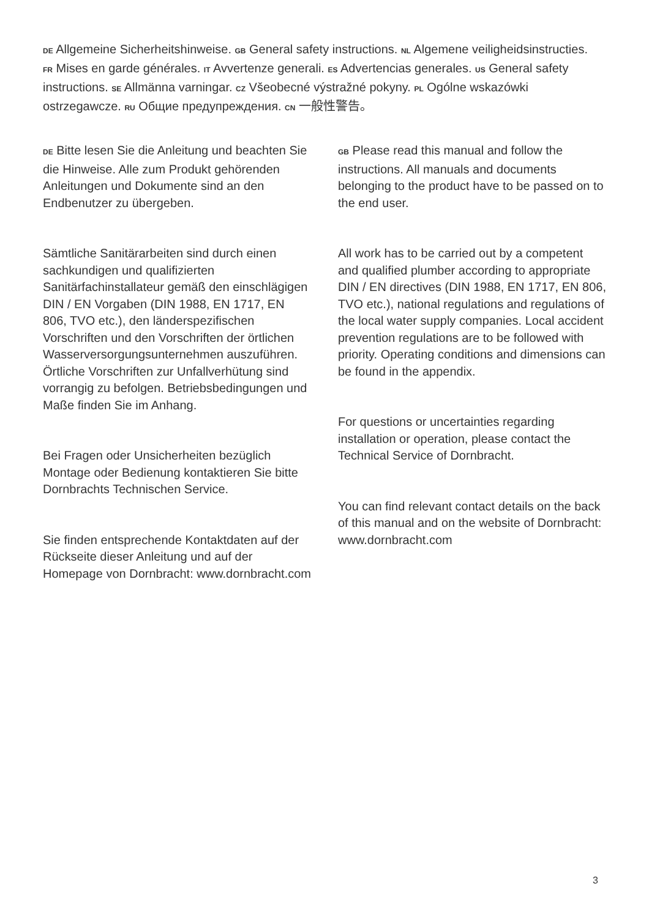DE Allgemeine Sicherheitshinweise. GB General safety instructions. NL Algemene veiligheidsinstructies. FR Mises en garde générales. IT Avvertenze generali. ES Advertencias generales. US General safety instructions. SE Allmänna varningar. CZ Všeobecné výstražné pokyny. PL Ogólne wskazówki ostrzegawcze. RU Общие предупреждения. CN 一般性警告。
DE Bitte lesen Sie die Anleitung und beachten Sie die Hinweise. Alle zum Produkt gehörenden Anleitungen und Dokumente sind an den Endbenutzer zu übergeben.
Sämtliche Sanitärarbeiten sind durch einen sachkundigen und qualifizierten Sanitärfachinstallateur gemäß den einschlägigen DIN / EN Vorgaben (DIN 1988, EN 1717, EN 806, TVO etc.), den länderspezifischen Vorschriften und den Vorschriften der örtlichen Wasser­versorgungsunternehmen auszuführen. Örtliche Vorschriften zur Unfallverhütung sind vorrangig zu befolgen. Betriebsbedingungen und Maße finden Sie im Anhang.
Bei Fragen oder Unsicherheiten bezüglich Montage oder Bedienung kontaktieren Sie bitte Dornbrachts Technischen Service.
Sie finden entsprechende Kontaktdaten auf der Rückseite dieser Anleitung und auf der Homepage von Dornbracht: www.dornbracht.com
GB Please read this manual and follow the instructions. All manuals and documents belonging to the product have to be passed on to the end user.
All work has to be carried out by a competent and qualified plumber according to appropriate DIN / EN directives (DIN 1988, EN 1717, EN 806, TVO etc.), national regulations and regulations of the local water supply companies. Local accident prevention regulations are to be followed with priority. Operating conditions and dimensions can be found in the appendix.
For questions or uncertainties regarding installation or operation, please contact the Technical Service of Dornbracht.
You can find relevant contact details on the back of this manual and on the website of Dornbracht: www.dornbracht.com
3